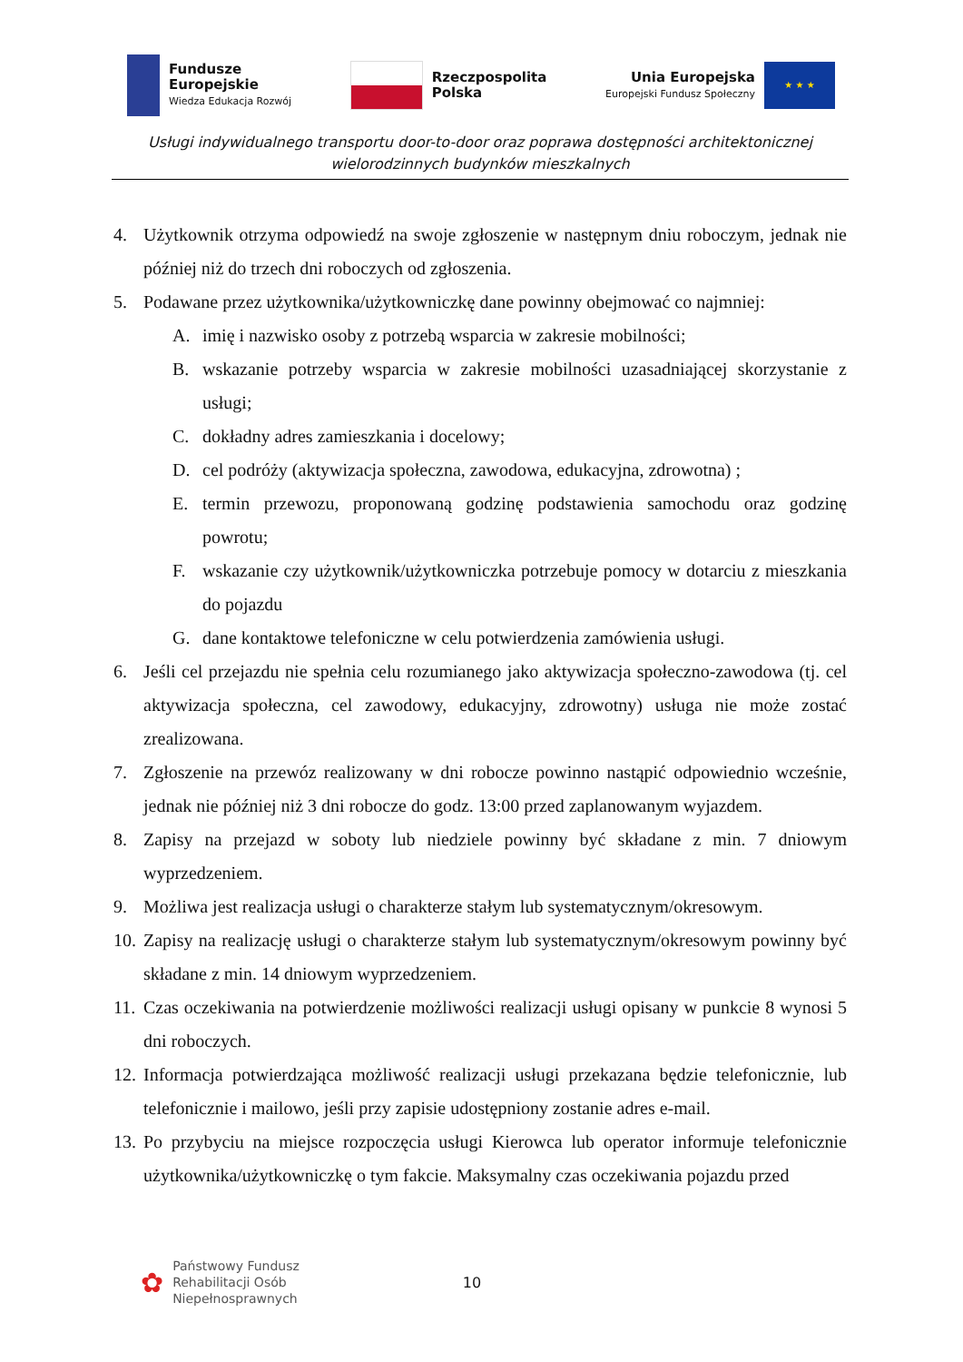Fundusze
Europejskie
Wiedza Edukacja Rozwój
Rzeczpospolita
Polska
Unia Europejska
Europejski Fundusz Społeczny
★ ★ ★
Usługi indywidualnego transportu door-to-door oraz poprawa dostępności architektonicznej wielorodzinnych budynków mieszkalnych
4. Użytkownik otrzyma odpowiedź na swoje zgłoszenie w następnym dniu roboczym, jednak nie później niż do trzech dni roboczych od zgłoszenia.
5. Podawane przez użytkownika/użytkowniczkę dane powinny obejmować co najmniej:
A. imię i nazwisko osoby z potrzebą wsparcia w zakresie mobilności;
B. wskazanie potrzeby wsparcia w zakresie mobilności uzasadniającej skorzystanie z usługi;
C. dokładny adres zamieszkania i docelowy;
D. cel podróży (aktywizacja społeczna, zawodowa, edukacyjna, zdrowotna) ;
E. termin przewozu, proponowaną godzinę podstawienia samochodu oraz godzinę powrotu;
F. wskazanie czy użytkownik/użytkowniczka potrzebuje pomocy w dotarciu z mieszkania do pojazdu
G. dane kontaktowe telefoniczne w celu potwierdzenia zamówienia usługi.
6. Jeśli cel przejazdu nie spełnia celu rozumianego jako aktywizacja społeczno-zawodowa (tj. cel aktywizacja społeczna, cel zawodowy, edukacyjny, zdrowotny) usługa nie może zostać zrealizowana.
7. Zgłoszenie na przewóz realizowany w dni robocze powinno nastąpić odpowiednio wcześnie, jednak nie później niż 3 dni robocze do godz. 13:00 przed zaplanowanym wyjazdem.
8. Zapisy na przejazd w soboty lub niedziele powinny być składane z min. 7 dniowym wyprzedzeniem.
9. Możliwa jest realizacja usługi o charakterze stałym lub systematycznym/okresowym.
10. Zapisy na realizację usługi o charakterze stałym lub systematycznym/okresowym powinny być składane z min. 14 dniowym wyprzedzeniem.
11. Czas oczekiwania na potwierdzenie możliwości realizacji usługi opisany w punkcie 8 wynosi 5 dni roboczych.
12. Informacja potwierdzająca możliwość realizacji usługi przekazana będzie telefonicznie, lub telefonicznie i mailowo, jeśli przy zapisie udostępniony zostanie adres e-mail.
13. Po przybyciu na miejsce rozpoczęcia usługi Kierowca lub operator informuje telefonicznie użytkownika/użytkowniczkę o tym fakcie. Maksymalny czas oczekiwania pojazdu przed
✿
Państwowy Fundusz
Rehabilitacji Osób
Niepełnosprawnych
10